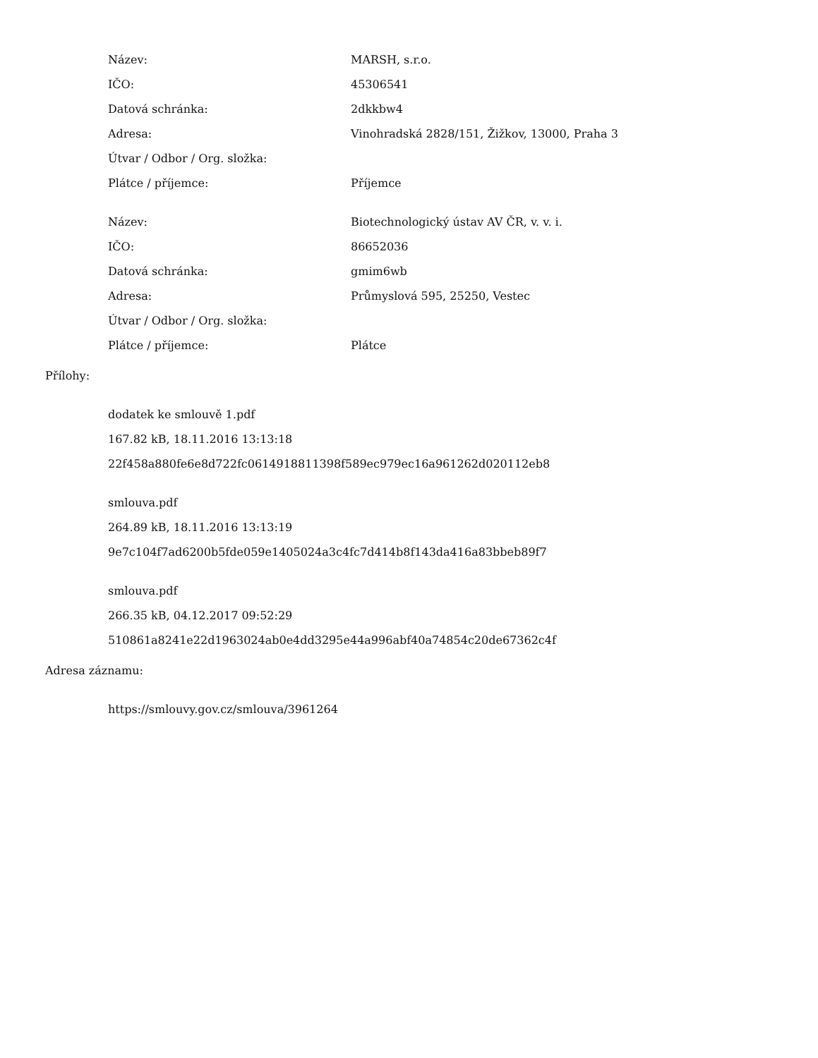Název: MARSH, s.r.o.
IČO: 45306541
Datová schránka: 2dkkbw4
Adresa: Vinohradská 2828/151, Žižkov, 13000, Praha 3
Útvar / Odbor / Org. složka:
Plátce / příjemce: Příjemce
Název: Biotechnologický ústav AV ČR, v. v. i.
IČO: 86652036
Datová schránka: gmim6wb
Adresa: Průmyslová 595, 25250, Vestec
Útvar / Odbor / Org. složka:
Plátce / příjemce: Plátce
Přílohy:
dodatek ke smlouvě 1.pdf
167.82 kB, 18.11.2016 13:13:18
22f458a880fe6e8d722fc0614918811398f589ec979ec16a961262d020112eb8
smlouva.pdf
264.89 kB, 18.11.2016 13:13:19
9e7c104f7ad6200b5fde059e1405024a3c4fc7d414b8f143da416a83bbeb89f7
smlouva.pdf
266.35 kB, 04.12.2017 09:52:29
510861a8241e22d1963024ab0e4dd3295e44a996abf40a74854c20de67362c4f
Adresa záznamu:
https://smlouvy.gov.cz/smlouva/3961264